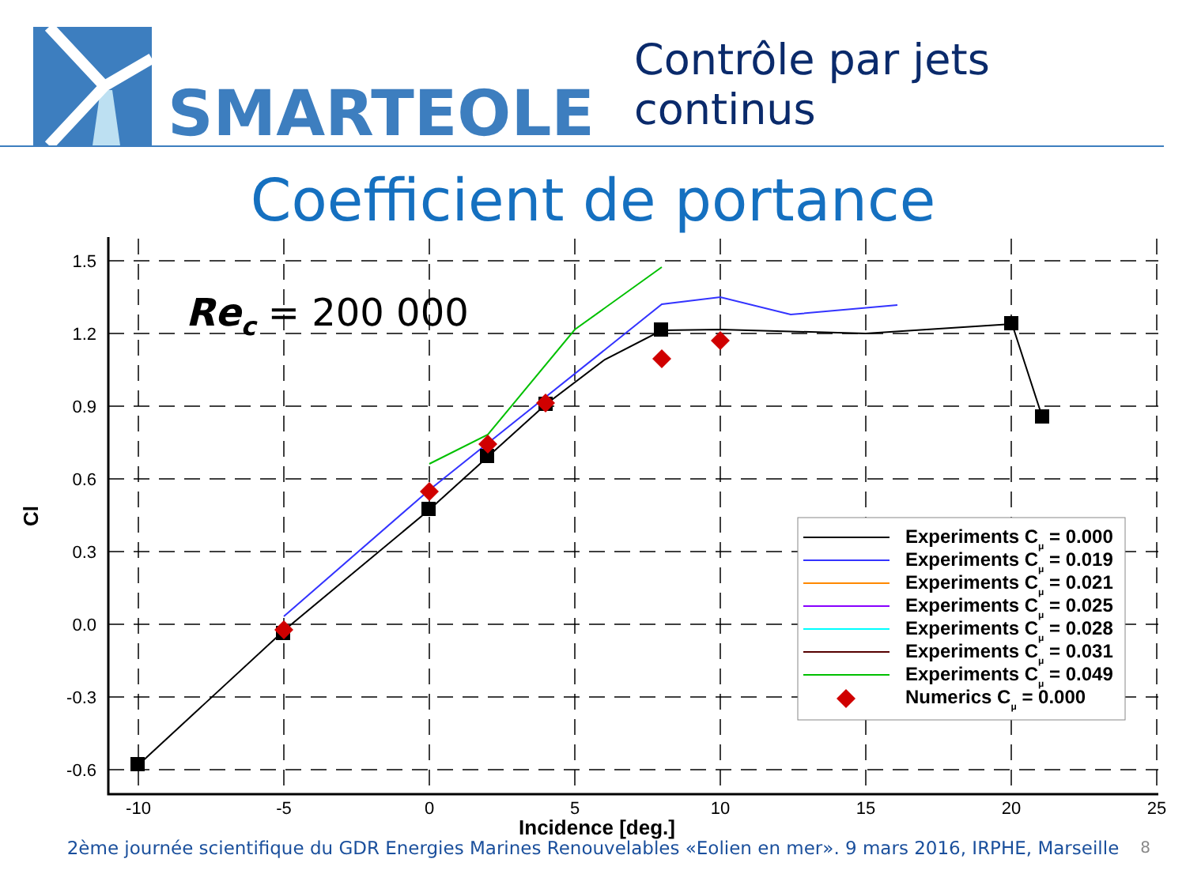SMARTEOLE
Contrôle par jets continus
Coefficient de portance
1.5
1.2
0.9
0.6
0.3
0.0
-0.3
-0.6
-10
-5
0
5
10
15
20
25
Incidence [deg.]
Cl
Rec = 200 000
Experiments Cμ = 0.000
Experiments Cμ = 0.019
Experiments Cμ = 0.021
Experiments Cμ = 0.025
Experiments Cμ = 0.028
Experiments Cμ = 0.031
Experiments Cμ = 0.049
Numerics Cμ = 0.000
2ème journée scientifique du GDR Energies Marines Renouvelables «Eolien en mer». 9 mars 2016, IRPHE, Marseille
8